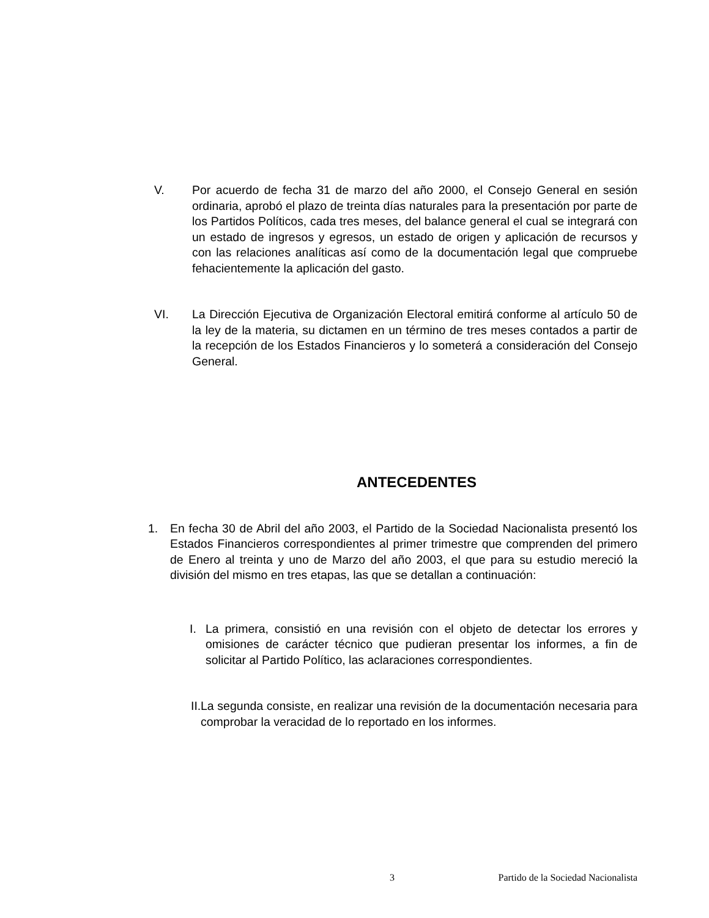V. Por acuerdo de fecha 31 de marzo del año 2000, el Consejo General en sesión ordinaria, aprobó el plazo de treinta días naturales para la presentación por parte de los Partidos Políticos, cada tres meses, del balance general el cual se integrará con un estado de ingresos y egresos, un estado de origen y aplicación de recursos y con las relaciones analíticas así como de la documentación legal que compruebe fehacientemente la aplicación del gasto.
VI. La Dirección Ejecutiva de Organización Electoral emitirá conforme al artículo 50 de la ley de la materia, su dictamen en un término de tres meses contados a partir de la recepción de los Estados Financieros y lo someterá a consideración del Consejo General.
ANTECEDENTES
1. En fecha 30 de Abril del año 2003, el Partido de la Sociedad Nacionalista presentó los Estados Financieros correspondientes al primer trimestre que comprenden del primero de Enero al treinta y uno de Marzo del año 2003, el que para su estudio mereció la división del mismo en tres etapas, las que se detallan a continuación:
I. La primera, consistió en una revisión con el objeto de detectar los errores y omisiones de carácter técnico que pudieran presentar los informes, a fin de solicitar al Partido Político, las aclaraciones correspondientes.
II. La segunda consiste, en realizar una revisión de la documentación necesaria para comprobar la veracidad de lo reportado en los informes.
3 Partido de la Sociedad Nacionalista